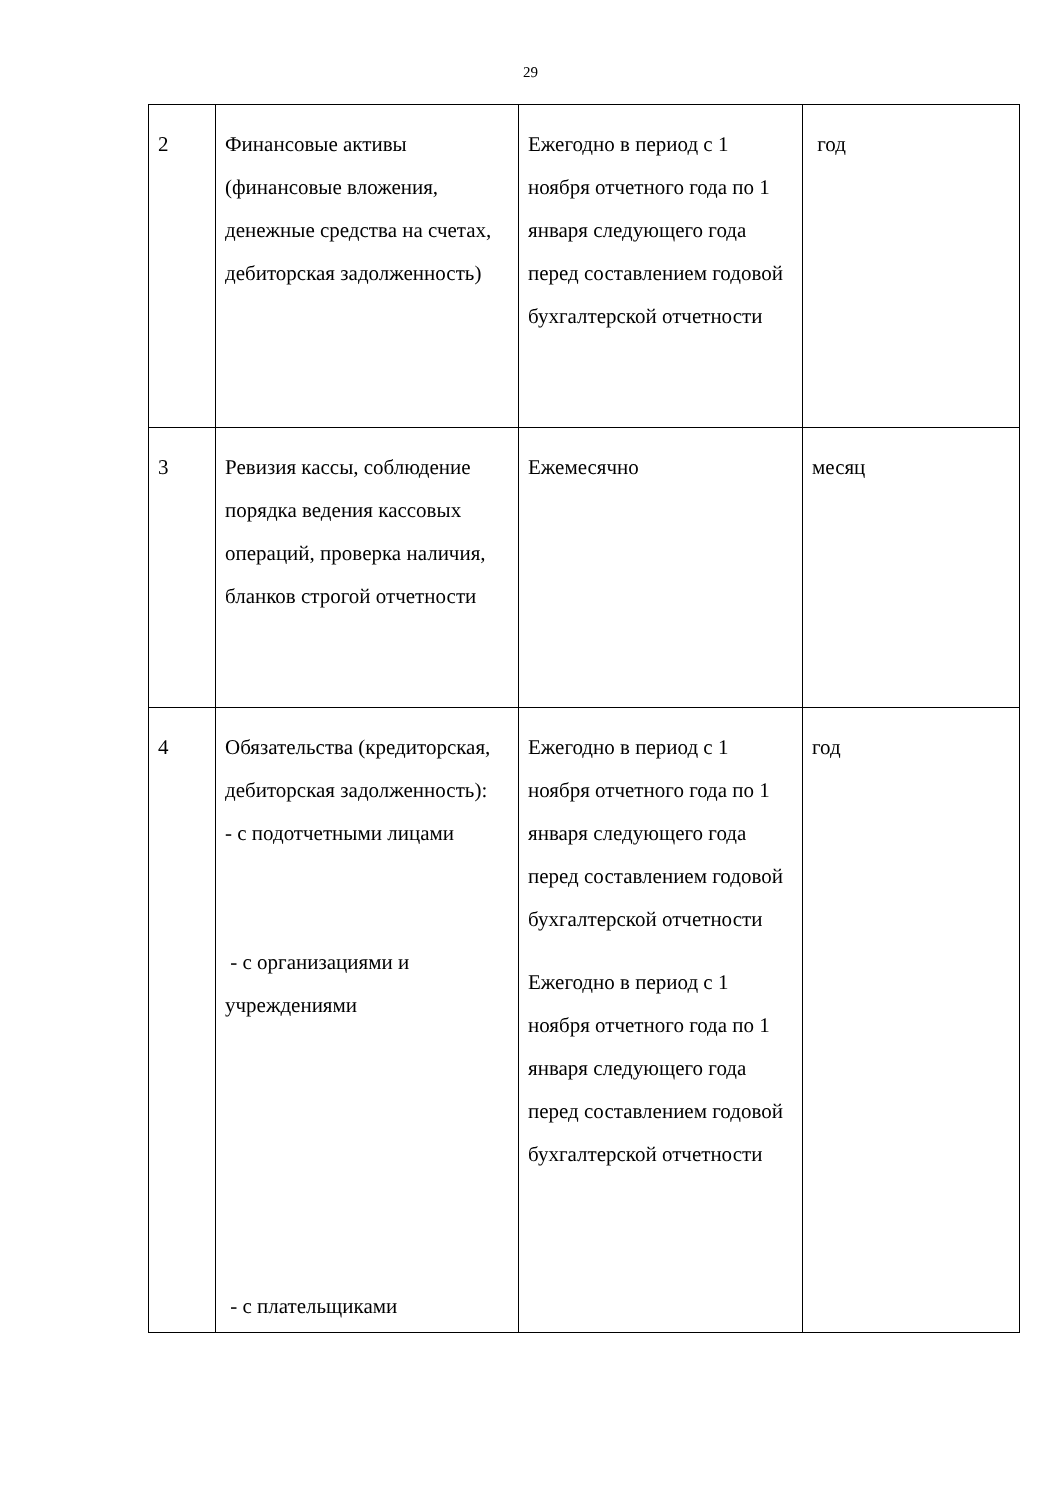29
| 2 | Финансовые активы (финансовые вложения, денежные средства на счетах, дебиторская задолженность) | Ежегодно в период с 1 ноября отчетного года по 1 января следующего года перед составлением годовой бухгалтерской отчетности | год |
| 3 | Ревизия кассы, соблюдение порядка ведения кассовых операций, проверка наличия, бланков строгой отчетности | Ежемесячно | месяц |
| 4 | Обязательства (кредиторская, дебиторская задолженность): - с подотчетными лицами - с организациями и учреждениями - с плательщиками | Ежегодно в период с 1 ноября отчетного года по 1 января следующего года перед составлением годовой бухгалтерской отчетности Ежегодно в период с 1 ноября отчетного года по 1 января следующего года перед составлением годовой бухгалтерской отчетности | год |